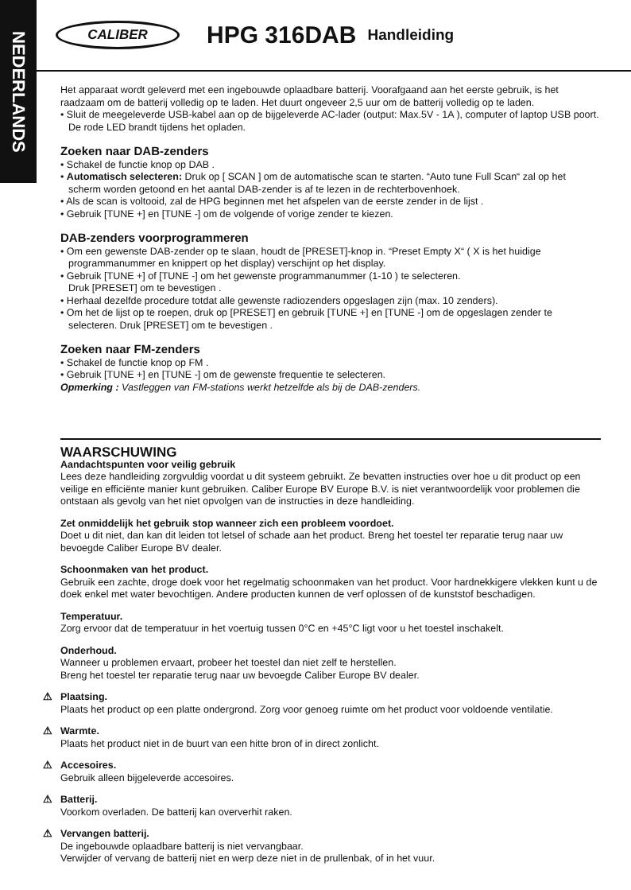NEDERLANDS
CALIBER
HPG 316DAB
Handleiding
Het apparaat wordt geleverd met een ingebouwde oplaadbare batterij. Voorafgaand aan het eerste gebruik, is het raadzaam om de batterij volledig op te laden. Het duurt ongeveer 2,5 uur om de batterij volledig op te laden.
• Sluit de meegeleverde USB-kabel aan op de bijgeleverde AC-lader (output: Max.5V - 1A ), computer of laptop USB poort. De rode LED brandt tijdens het opladen.
Zoeken naar DAB-zenders
• Schakel de functie knop op DAB .
• Automatisch selecteren: Druk op [ SCAN ] om de automatische scan te starten. “Auto tune Full Scan“ zal op het scherm worden getoond en het aantal DAB-zender is af te lezen in de rechterbovenhoek.
• Als de scan is voltooid, zal de HPG beginnen met het afspelen van de eerste zender in de lijst .
• Gebruik [TUNE +] en [TUNE -] om de volgende of vorige zender te kiezen.
DAB-zenders voorprogrammeren
• Om een gewenste DAB-zender op te slaan, houdt de [PRESET]-knop in. “Preset Empty X“ ( X is het huidige programmanummer en knippert op het display) verschijnt op het display.
• Gebruik [TUNE +] of [TUNE -] om het gewenste programmanummer (1-10 ) te selecteren.
Druk [PRESET] om te bevestigen .
• Herhaal dezelfde procedure totdat alle gewenste radiozenders opgeslagen zijn (max. 10 zenders).
• Om het de lijst op te roepen, druk op [PRESET] en gebruik [TUNE +] en [TUNE -] om de opgeslagen zender te selecteren. Druk [PRESET] om te bevestigen .
Zoeken naar FM-zenders
• Schakel de functie knop op FM .
• Gebruik [TUNE +] en [TUNE -] om de gewenste frequentie te selecteren.
Opmerking : Vastleggen van FM-stations werkt hetzelfde als bij de DAB-zenders.
WAARSCHUWING
Aandachtspunten voor veilig gebruik
Lees deze handleiding zorgvuldig voordat u dit systeem gebruikt. Ze bevatten instructies over hoe u dit product op een veilige en efficiënte manier kunt gebruiken. Caliber Europe BV Europe B.V. is niet verantwoordelijk voor problemen die ontstaan als gevolg van het niet opvolgen van de instructies in deze handleiding.
Zet onmiddelijk het gebruik stop wanneer zich een probleem voordoet.
Doet u dit niet, dan kan dit leiden tot letsel of schade aan het product. Breng het toestel ter reparatie terug naar uw bevoegde Caliber Europe BV dealer.
Schoonmaken van het product.
Gebruik een zachte, droge doek voor het regelmatig schoonmaken van het product. Voor hardnekkigere vlekken kunt u de doek enkel met water bevochtigen. Andere producten kunnen de verf oplossen of de kunststof beschadigen.
Temperatuur.
Zorg ervoor dat de temperatuur in het voertuig tussen 0°C en +45°C ligt voor u het toestel inschakelt.
Onderhoud.
Wanneer u problemen ervaart, probeer het toestel dan niet zelf te herstellen.
Breng het toestel ter reparatie terug naar uw bevoegde Caliber Europe BV dealer.
Plaatsing.
Plaats het product op een platte ondergrond. Zorg voor genoeg ruimte om het product voor voldoende ventilatie.
Warmte.
Plaats het product niet in de buurt van een hitte bron of in direct zonlicht.
Accesoires.
Gebruik alleen bijgeleverde accesoires.
Batterij.
Voorkom overladen. De batterij kan oververhit raken.
Vervangen batterij.
De ingebouwde oplaadbare batterij is niet vervangbaar.
Verwijder of vervang de batterij niet en werp deze niet in de prullenbak, of in het vuur.